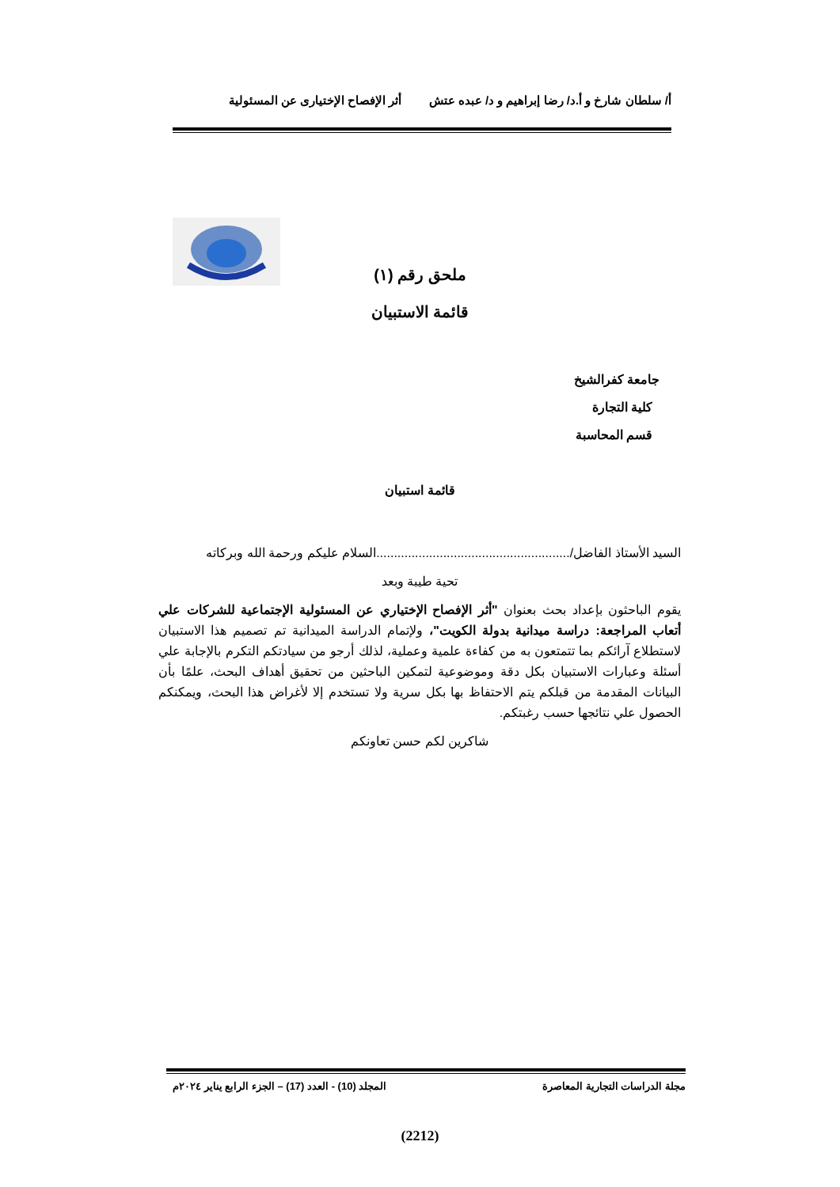أ/ سلطان شارخ و أ.د/ رضا إبراهيم و د/ عبده عتش أثر الإفصاح الإختيارى عن المسئولية
ملحق رقم (١)
قائمة الاستبيان
جامعة كفرالشيخ
كلية التجارة
قسم المحاسبة
قائمة استبيان
السيد الأستاذ الفاضل/.......................................................السلام عليكم ورحمة الله وبركاته
تحية طيبة وبعد
يقوم الباحثون بإعداد بحث بعنوان "أثر الإفصاح الإختياري عن المسئولية الإجتماعية للشركات علي أتعاب المراجعة: دراسة ميدانية بدولة الكويت"، ولإتمام الدراسة الميدانية تم تصميم هذا الاستبيان لاستطلاع آرائكم بما تتمتعون به من كفاءة علمية وعملية، لذلك أرجو من سيادتكم التكرم بالإجابة علي أسئلة وعبارات الاستبيان بكل دقة وموضوعية لتمكين الباحثين من تحقيق أهداف البحث، علمًا بأن البيانات المقدمة من قبلكم يتم الاحتفاظ بها بكل سرية ولا تستخدم إلا لأغراض هذا البحث، ويمكنكم الحصول علي نتائجها حسب رغبتكم.
شاكرين لكم حسن تعاونكم
مجلة الدراسات التجارية المعاصرة المجلد (10) - العدد (17) – الجزء الرابع يناير ٢٠٢٤م
(2212)